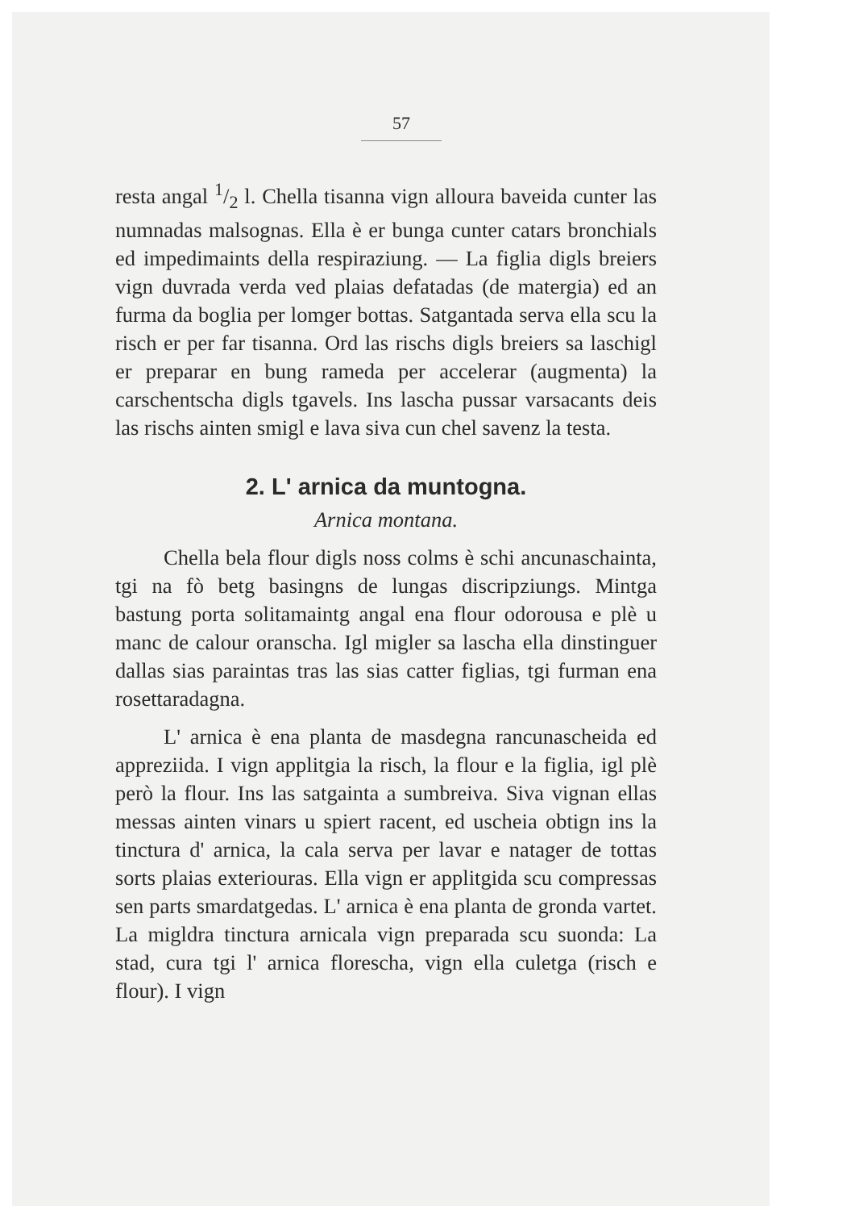57
resta angal 1/2 l. Chella tisanna vign alloura baveida cunter las numnadas malsognas. Ella è er bunga cunter catars bronchials ed impedimaints della respiraziung. — La figlia digls breiers vign duvrada verda ved plaias defatadas (de matergia) ed an furma da boglia per lomger bottas. Satgantada serva ella scu la risch er per far tisanna. Ord las rischs digls breiers sa laschigl er preparar en bung rameda per accelerar (augmenta) la carschentscha digls tgavels. Ins lascha pussar varsacants deis las rischs ainten smigl e lava siva cun chel savenz la testa.
2. L' arnica da muntogna.
Arnica montana.
Chella bela flour digls noss colms è schi ancunaschainta, tgi na fò betg basingns de lungas discripziungs. Mintga bastung porta solitamaintg angal ena flour odorousa e plè u manc de calour oranscha. Igl migler sa lascha ella dinstinguer dallas sias paraintas tras las sias catter figlias, tgi furman ena rosettaradagna.
L' arnica è ena planta de masdegna rancunascheida ed appreziida. I vign applitgia la risch, la flour e la figlia, igl plè però la flour. Ins las satgainta a sumbreiva. Siva vignan ellas messas ainten vinars u spiert racent, ed uscheia obtign ins la tinctura d' arnica, la cala serva per lavar e natager de tottas sorts plaias exteriouras. Ella vign er applitgida scu compressas sen parts smardatgedas. L' arnica è ena planta de gronda vartet. La migldra tinctura arnicala vign preparada scu suonda: La stad, cura tgi l' arnica florescha, vign ella culetga (risch e flour). I vign